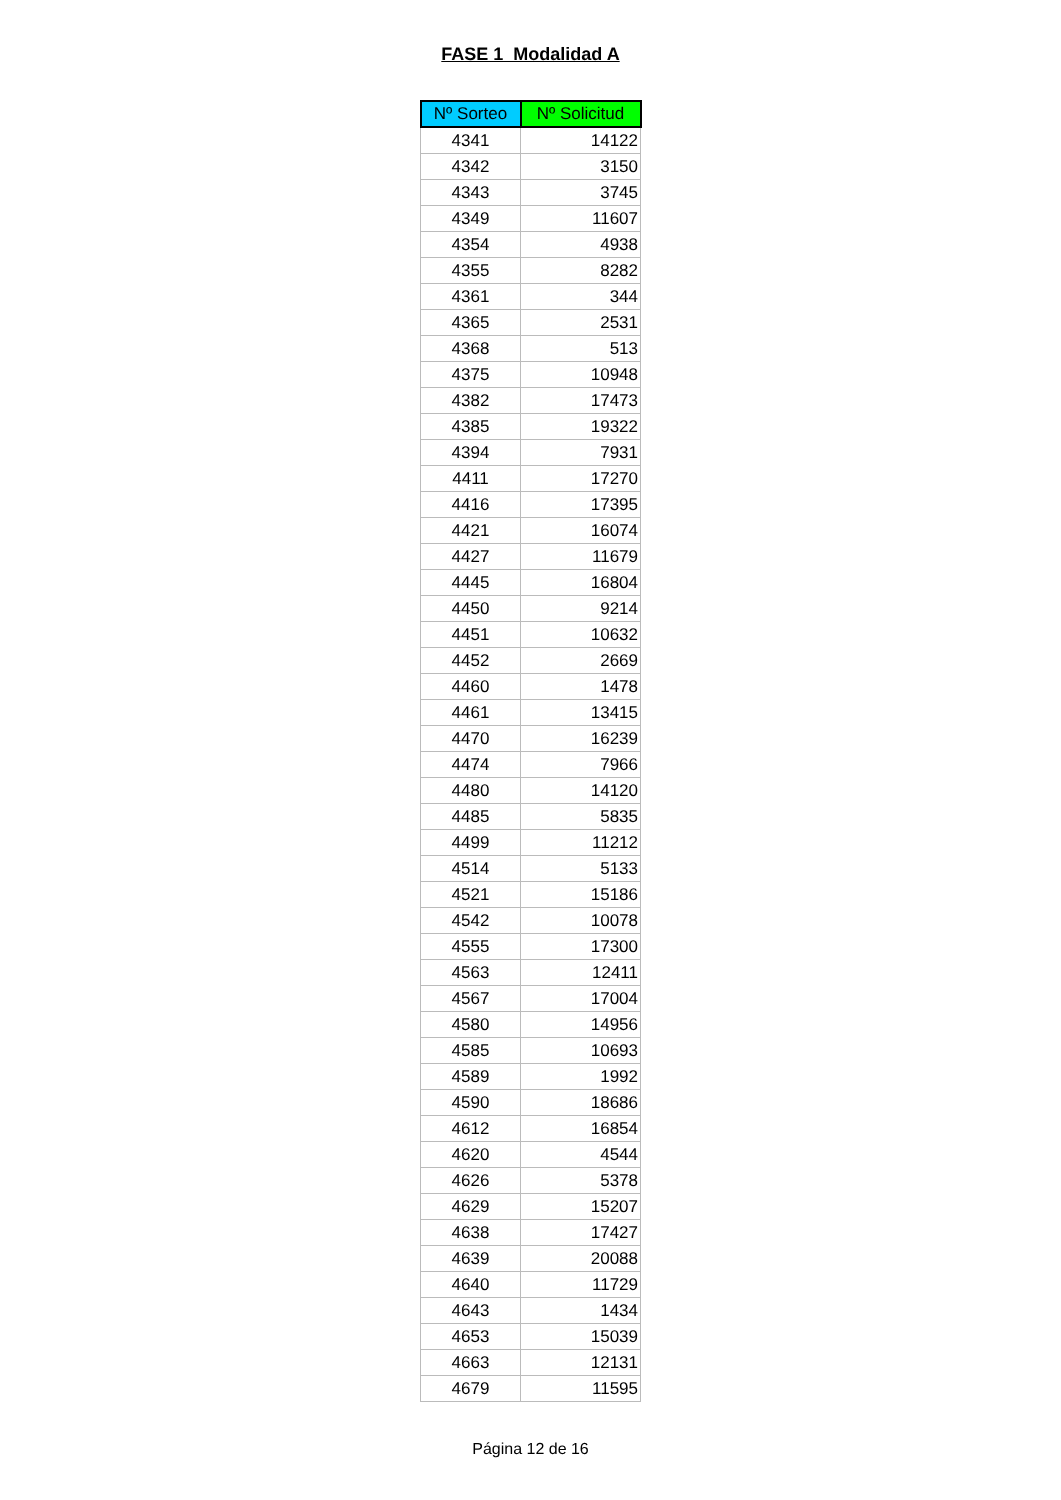FASE 1 Modalidad A
| Nº Sorteo | Nº Solicitud |
| --- | --- |
| 4341 | 14122 |
| 4342 | 3150 |
| 4343 | 3745 |
| 4349 | 11607 |
| 4354 | 4938 |
| 4355 | 8282 |
| 4361 | 344 |
| 4365 | 2531 |
| 4368 | 513 |
| 4375 | 10948 |
| 4382 | 17473 |
| 4385 | 19322 |
| 4394 | 7931 |
| 4411 | 17270 |
| 4416 | 17395 |
| 4421 | 16074 |
| 4427 | 11679 |
| 4445 | 16804 |
| 4450 | 9214 |
| 4451 | 10632 |
| 4452 | 2669 |
| 4460 | 1478 |
| 4461 | 13415 |
| 4470 | 16239 |
| 4474 | 7966 |
| 4480 | 14120 |
| 4485 | 5835 |
| 4499 | 11212 |
| 4514 | 5133 |
| 4521 | 15186 |
| 4542 | 10078 |
| 4555 | 17300 |
| 4563 | 12411 |
| 4567 | 17004 |
| 4580 | 14956 |
| 4585 | 10693 |
| 4589 | 1992 |
| 4590 | 18686 |
| 4612 | 16854 |
| 4620 | 4544 |
| 4626 | 5378 |
| 4629 | 15207 |
| 4638 | 17427 |
| 4639 | 20088 |
| 4640 | 11729 |
| 4643 | 1434 |
| 4653 | 15039 |
| 4663 | 12131 |
| 4679 | 11595 |
Página 12 de 16